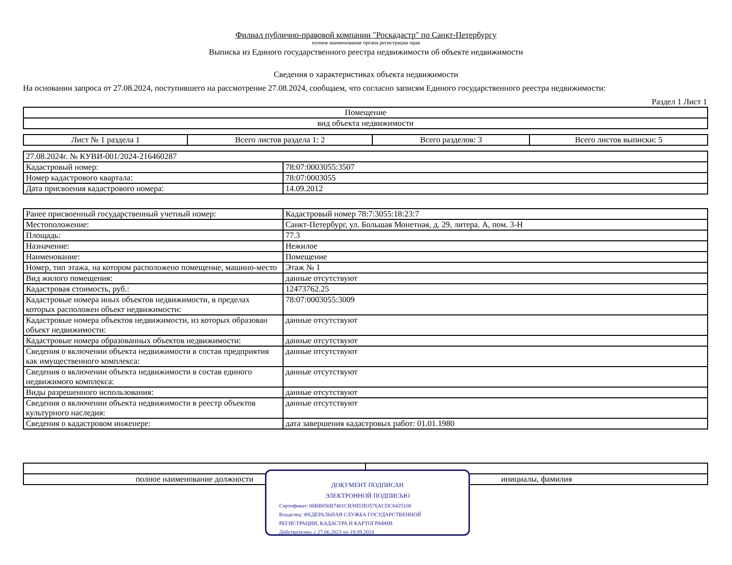Филиал публично-правовой компании "Роскадастр" по Санкт-Петербургу
полное наименование органа регистрации прав
Выписка из Единого государственного реестра недвижимости об объекте недвижимости
Сведения о характеристиках объекта недвижимости
На основании запроса от 27.08.2024, поступившего на рассмотрение 27.08.2024, сообщаем, что согласно записям Единого государственного реестра недвижимости:
Раздел 1 Лист 1
| Помещение |
| вид объекта недвижимости |
| Лист № 1 раздела 1 | Всего листов раздела 1: 2 | Всего разделов: 3 | Всего листов выписки: 5 |
| 27.08.2024г. № КУВИ-001/2024-216460287 | |
| Кадастровый номер: | 78:07:0003055:3507 |
| Номер кадастрового квартала: | 78:07:0003055 |
| Дата присвоения кадастрового номера: | 14.09.2012 |
| Ранее присвоенный государственный учетный номер: | Кадастровый номер 78:7:3055:18:23:7 |
| Местоположение: | Санкт-Петербург, ул. Большая Монетная, д. 29, литера. А, пом. 3-Н |
| Площадь: | 77.3 |
| Назначение: | Нежилое |
| Наименование: | Помещение |
| Номер, тип этажа, на котором расположено помещение, машино-место | Этаж № 1 |
| Вид жилого помещения: | данные отсутствуют |
| Кадастровая стоимость, руб.: | 12473762.25 |
| Кадастровые номера иных объектов недвижимости, в пределах которых расположен объект недвижимости: | 78:07:0003055:3009 |
| Кадастровые номера объектов недвижимости, из которых образован объект недвижимости: | данные отсутствуют |
| Кадастровые номера образованных объектов недвижимости: | данные отсутствуют |
| Сведения о включении объекта недвижимости в состав предприятия как имущественного комплекса: | данные отсутствуют |
| Сведения о включении объекта недвижимости в состав единого недвижимого комплекса: | данные отсутствуют |
| Виды разрешенного использования: | данные отсутствуют |
| Сведения о включении объекта недвижимости в реестр объектов культурного наследия: | данные отсутствуют |
| Сведения о кадастровом инженере: | дата завершения кадастровых работ: 01.01.1980 |
| полное наименование должности | инициалы, фамилия |
ДОКУМЕНТ ПОДПИСАН
ЭЛЕКТРОННОЙ ПОДПИСЬЮ
Сертификат: 00BB056B7401CB38D2B3576ACDC8425108
Владелец: ФЕДЕРАЛЬНАЯ СЛУЖБА ГОСУДАРСТВЕННОЙ
РЕГИСТРАЦИИ, КАДАСТРА И КАРТОГРАФИИ
Действителен: с 27.06.2023 по 19.09.2024